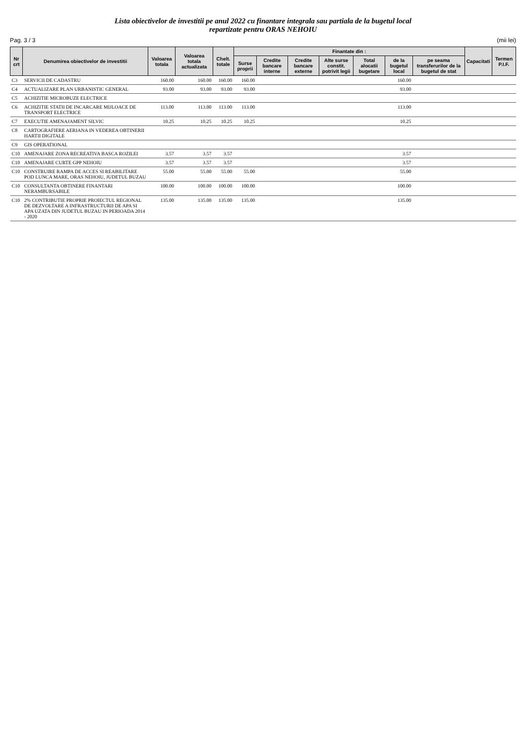Lista obiectivelor de investitii pe anul 2022 cu finantare integrala sau partiala de la bugetul local
repartizate pentru ORAS NEHOIU
Pag. 3 / 3 (mii lei)
| Nr crt | Denumirea obiectivelor de investitii | Valoarea totala | Valoarea totala actualizata | Chelt. totale | Finantate din : | | | | | | | Capacitati | Termen P.I.F. |
| --- | --- | --- | --- | --- | --- | --- | --- | --- | --- | --- | --- | --- | --- |
| | | | | | Surse proprii | Credite bancare interne | Credite bancare externe | Alte surse constit. potrivit legii | Total alocatii bugetare | de la bugetul local | pe seama transferurilor de la bugetul de stat | | |
| C3 | SERVICII DE CADASTRU | 160.00 | 160.00 | 160.00 | 160.00 | | | | | 160.00 | | | |
| C4 | ACTUALIZARE PLAN URBANISTIC GENERAL | 93.00 | 93.00 | 93.00 | 93.00 | | | | | 93.00 | | | |
| C5 | ACHIZITIE MICROBUZE ELECTRICE | | | | | | | | | | | | |
| C6 | ACHIZITIE STATII DE INCARCARE MIJLOACE DE TRANSPORT ELECTRICE | 113.00 | 113.00 | 113.00 | 113.00 | | | | | 113.00 | | | |
| C7 | EXECUTIE AMENAJAMENT SILVIC | 10.25 | 10.25 | 10.25 | 10.25 | | | | | 10.25 | | | |
| C8 | CARTOGRAFIERE AERIANA IN VEDEREA OBTINERII HARTII DIGITALE | | | | | | | | | | | | |
| C9 | GIS OPERATIONAL | | | | | | | | | | | | |
| C10 | AMENAJARE ZONA RECREATIVA BASCA ROZILEI | 3.57 | 3.57 | 3.57 | | | | | | 3.57 | | | |
| C10 | AMENAJARE CURTE GPP NEHOIU | 3.57 | 3.57 | 3.57 | | | | | | 3.57 | | | |
| C10 | CONSTRUIRE RAMPA DE ACCES SI REABILITARE POD LUNCA MARE, ORAS NEHOIU, JUDETUL BUZAU | 55.00 | 55.00 | 55.00 | 55.00 | | | | | 55.00 | | | |
| C10 | CONSULTANTA OBTINERE FINANTARI NERAMBURSABILE | 100.00 | 100.00 | 100.00 | 100.00 | | | | | 100.00 | | | |
| C10 | 2% CONTRIBUTIE PROPRIE PROIECTUL REGIONAL DE DEZVOLTARE A INFRASTRUCTURII DE APA SI APA UZATA DIN JUDETUL BUZAU IN PERIOADA 2014 - 2020 | 135.00 | 135.00 | 135.00 | 135.00 | | | | | 135.00 | | | |